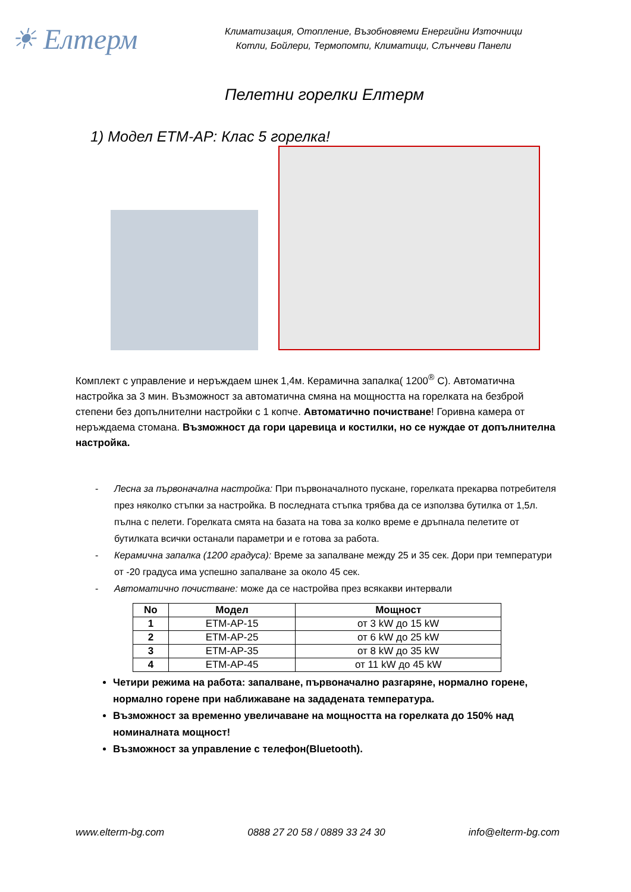☀ Елтерм
Климатизация, Отопление, Възобновяеми Енергийни Източници
Котли, Бойлери, Термопомпи, Климатици, Слънчеви Панели
Пелетни горелки Елтерм
1) Модел ЕТМ-АР: Клас 5 горелка!
Комплект с управление и неръждаем шнек 1,4м. Керамична запалка( 1200<sup>®</sup> С). Автоматична настройка за 3 мин. Възможност за автоматична смяна на мощността на горелката на безброй степени без допълнителни настройки с 1 копче. Автоматично почистване! Горивна камера от неръждаема стомана. Възможност да гори царевица и костилки, но се нуждае от допълнителна настройка.
- Лесна за първоначална настройка: При първоначалното пускане, горелката прекарва потребителя през няколко стъпки за настройка. В последната стъпка трябва да се използва бутилка от 1,5л. пълна с пелети. Горелката смята на базата на това за колко време е дръпнала пелетите от бутилката всички останали параметри и е готова за работа.
- Керамична запалка (1200 градуса): Време за запалване между 25 и 35 сек. Дори при температури от -20 градуса има успешно запалване за около 45 сек.
- Автоматично почистване: може да се настройва през всякакви интервали
| No | Модел | Мощност |
| --- | --- | --- |
| 1 | ETM-AP-15 | от 3 kW до 15 kW |
| 2 | ETM-AP-25 | от 6 kW до 25 kW |
| 3 | ETM-AP-35 | от 8 kW до 35 kW |
| 4 | ETM-AP-45 | от 11 kW до 45 kW |
Четири режима на работа: запалване, първоначално разгаряне, нормално горене, нормално горене при наближаване на зададената температура.
Възможност за временно увеличаване на мощността на горелката до 150% над номиналната мощност!
Възможност за управление с телефон(Bluetooth).
www.elterm-bg.com 0888 27 20 58 / 0889 33 24 30 info@elterm-bg.com